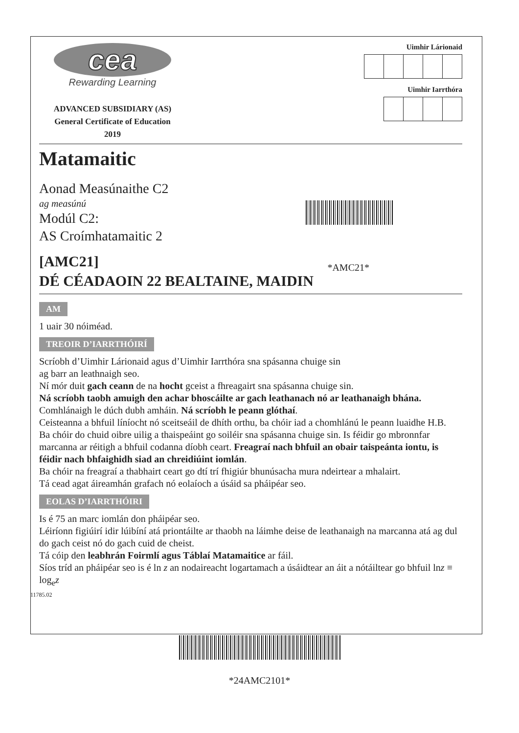cea
Rewarding Learning
ADVANCED SUBSIDIARY (AS)
General Certificate of Education
2019
Uimhir Lárionaid
Uimhir Iarrthóra
Matamaitic
Aonad Measúnaithe C2
ag measúnú
Modúl C2:
AS Croímhatamaitic 2
[AMC21]
DÉ CÉADAOIN 22 BEALTAINE, MAIDIN
*AMC21*
AM
1 uair 30 nóiméad.
TREOIR D’IARRTHÓIRÍ
Scríobh d’Uimhir Lárionaid agus d’Uimhir Iarrthóra sna spásanna chuige sin
ag barr an leathnaigh seo.
Ní mór duit gach ceann de na hocht gceist a fhreagairt sna spásanna chuige sin.
Ná scríobh taobh amuigh den achar bhoscáilte ar gach leathanach nó ar leathanaigh bhána.
Comhlánaigh le dúch dubh amháin. Ná scríobh le peann glóthaí.
Ceisteanna a bhfuil líníocht nó sceitseáil de dhíth orthu, ba chóir iad a chomhlánú le peann luaidhe H.B.
Ba chóir do chuid oibre uilig a thaispeáint go soiléir sna spásanna chuige sin. Is féidir go mbronnfar marcanna ar réitigh a bhfuil codanna díobh ceart. Freagraí nach bhfuil an obair taispeánta iontu, is féidir nach bhfaighidh siad an chreidiúint iomlán.
Ba chóir na freagraí a thabhairt ceart go dtí trí fhigiúr bhunúsacha mura ndeirtear a mhalairt.
Tá cead agat áireamhán grafach nó eolaíoch a úsáid sa pháipéar seo.
EOLAS D’IARRTHÓIRI
Is é 75 an marc iomlán don pháipéar seo.
Léiríonn figiúirí idir lúibíní atá priontáilte ar thaobh na láimhe deise de leathanaigh na marcanna atá ag dul do gach ceist nó do gach cuid de cheist.
Tá cóip den leabhrán Foirmlí agus Táblaí Matamaitice ar fáil.
Síos tríd an pháipéar seo is é ln z an nodaireacht logartamach a úsáidtear an áit a nótáiltear go bhfuil lnz ≡ log<sub>e</sub>z
11785.02
*24AMC2101*